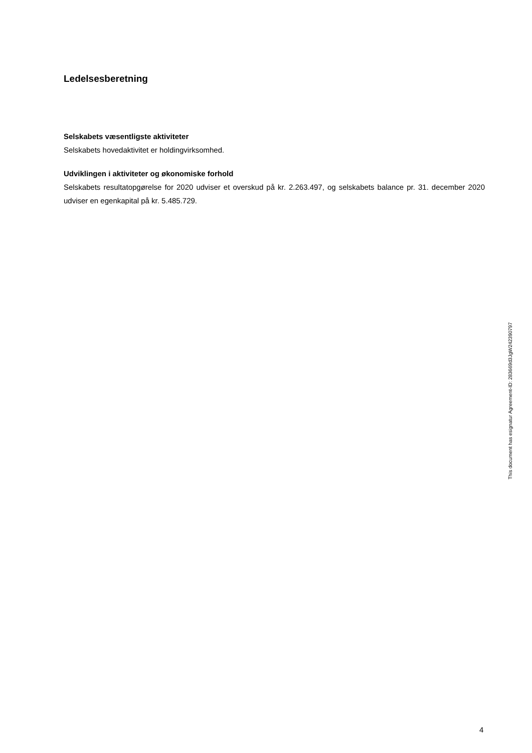Ledelsesberetning
Selskabets væsentligste aktiviteter
Selskabets hovedaktivitet er holdingvirksomhed.
Udviklingen i aktiviteter og økonomiske forhold
Selskabets resultatopgørelse for 2020 udviser et overskud på kr. 2.263.497, og selskabets balance pr. 31. december 2020 udviser en egenkapital på kr. 5.485.729.
This document has esignatur Agreement-ID: 283669d3JgW242390797
4